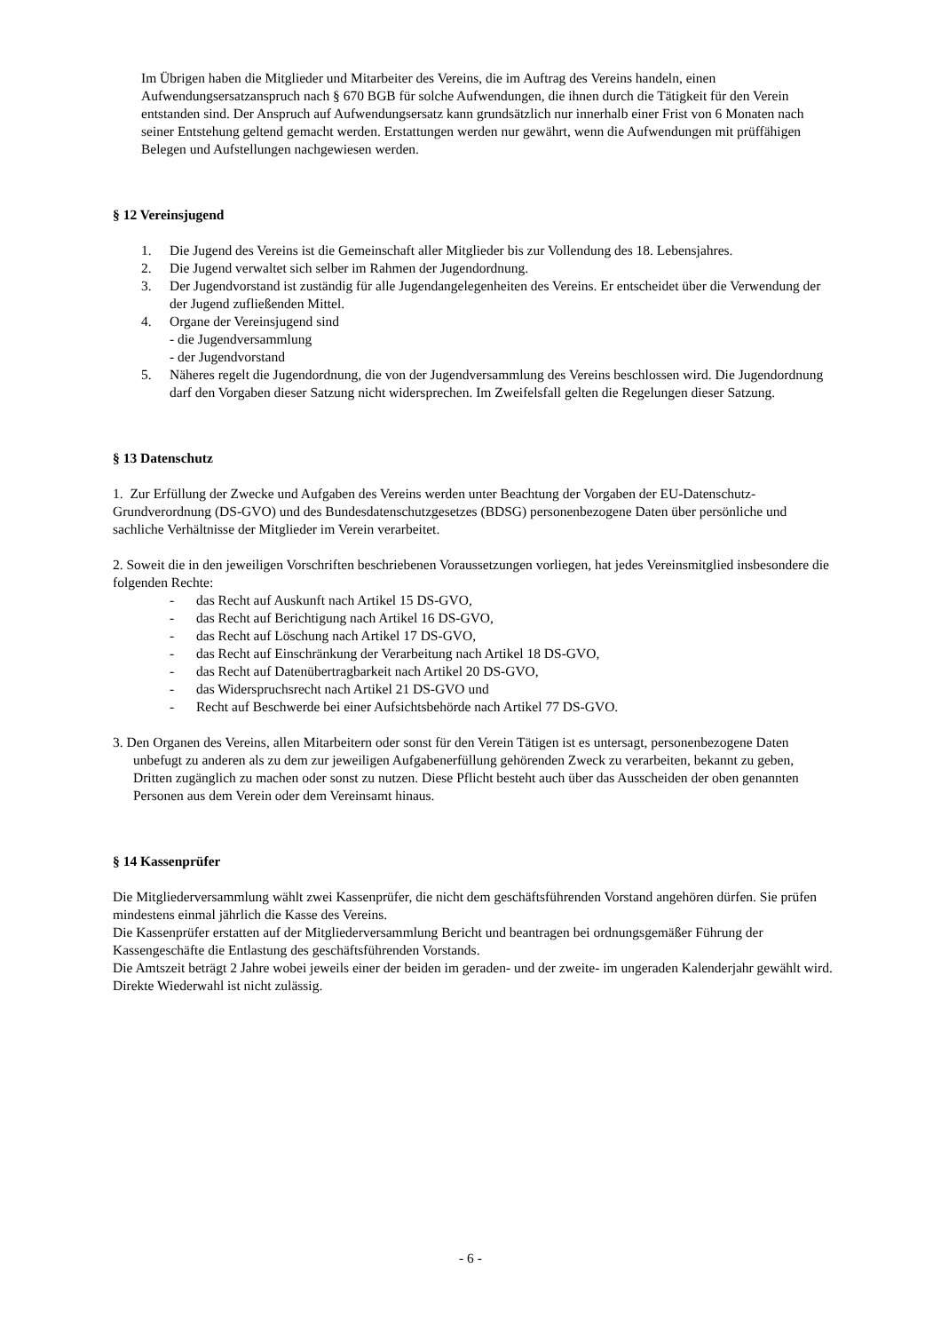Im Übrigen haben die Mitglieder und Mitarbeiter des Vereins, die im Auftrag des Vereins handeln, einen Aufwendungsersatzanspruch nach § 670 BGB für solche Aufwendungen, die ihnen durch die Tätigkeit für den Verein entstanden sind. Der Anspruch auf Aufwendungsersatz kann grundsätzlich nur innerhalb einer Frist von 6 Monaten nach seiner Entstehung geltend gemacht werden. Erstattungen werden nur gewährt, wenn die Aufwendungen mit prüffähigen Belegen und Aufstellungen nachgewiesen werden.
§ 12 Vereinsjugend
1. Die Jugend des Vereins ist die Gemeinschaft aller Mitglieder bis zur Vollendung des 18. Lebensjahres.
2. Die Jugend verwaltet sich selber im Rahmen der Jugendordnung.
3. Der Jugendvorstand ist zuständig für alle Jugendangelegenheiten des Vereins. Er entscheidet über die Verwendung der der Jugend zufließenden Mittel.
4. Organe der Vereinsjugend sind
- die Jugendversammlung
- der Jugendvorstand
5. Näheres regelt die Jugendordnung, die von der Jugendversammlung des Vereins beschlossen wird. Die Jugendordnung darf den Vorgaben dieser Satzung nicht widersprechen. Im Zweifelsfall gelten die Regelungen dieser Satzung.
§ 13 Datenschutz
1. Zur Erfüllung der Zwecke und Aufgaben des Vereins werden unter Beachtung der Vorgaben der EU-Datenschutz-Grundverordnung (DS-GVO) und des Bundesdatenschutzgesetzes (BDSG) personenbezogene Daten über persönliche und sachliche Verhältnisse der Mitglieder im Verein verarbeitet.
2. Soweit die in den jeweiligen Vorschriften beschriebenen Voraussetzungen vorliegen, hat jedes Vereinsmitglied insbesondere die folgenden Rechte:
- das Recht auf Auskunft nach Artikel 15 DS-GVO,
- das Recht auf Berichtigung nach Artikel 16 DS-GVO,
- das Recht auf Löschung nach Artikel 17 DS-GVO,
- das Recht auf Einschränkung der Verarbeitung nach Artikel 18 DS-GVO,
- das Recht auf Datenübertragbarkeit nach Artikel 20 DS-GVO,
- das Widerspruchsrecht nach Artikel 21 DS-GVO und
- Recht auf Beschwerde bei einer Aufsichtsbehörde nach Artikel 77 DS-GVO.
3. Den Organen des Vereins, allen Mitarbeitern oder sonst für den Verein Tätigen ist es untersagt, personenbezogene Daten unbefugt zu anderen als zu dem zur jeweiligen Aufgabenerfüllung gehörenden Zweck zu verarbeiten, bekannt zu geben, Dritten zugänglich zu machen oder sonst zu nutzen. Diese Pflicht besteht auch über das Ausscheiden der oben genannten Personen aus dem Verein oder dem Vereinsamt hinaus.
§ 14 Kassenprüfer
Die Mitgliederversammlung wählt zwei Kassenprüfer, die nicht dem geschäftsführenden Vorstand angehören dürfen. Sie prüfen mindestens einmal jährlich die Kasse des Vereins.
Die Kassenprüfer erstatten auf der Mitgliederversammlung Bericht und beantragen bei ordnungsgemäßer Führung der Kassengeschäfte die Entlastung des geschäftsführenden Vorstands.
Die Amtszeit beträgt 2 Jahre wobei jeweils einer der beiden im geraden- und der zweite- im ungeraden Kalenderjahr gewählt wird. Direkte Wiederwahl ist nicht zulässig.
- 6 -